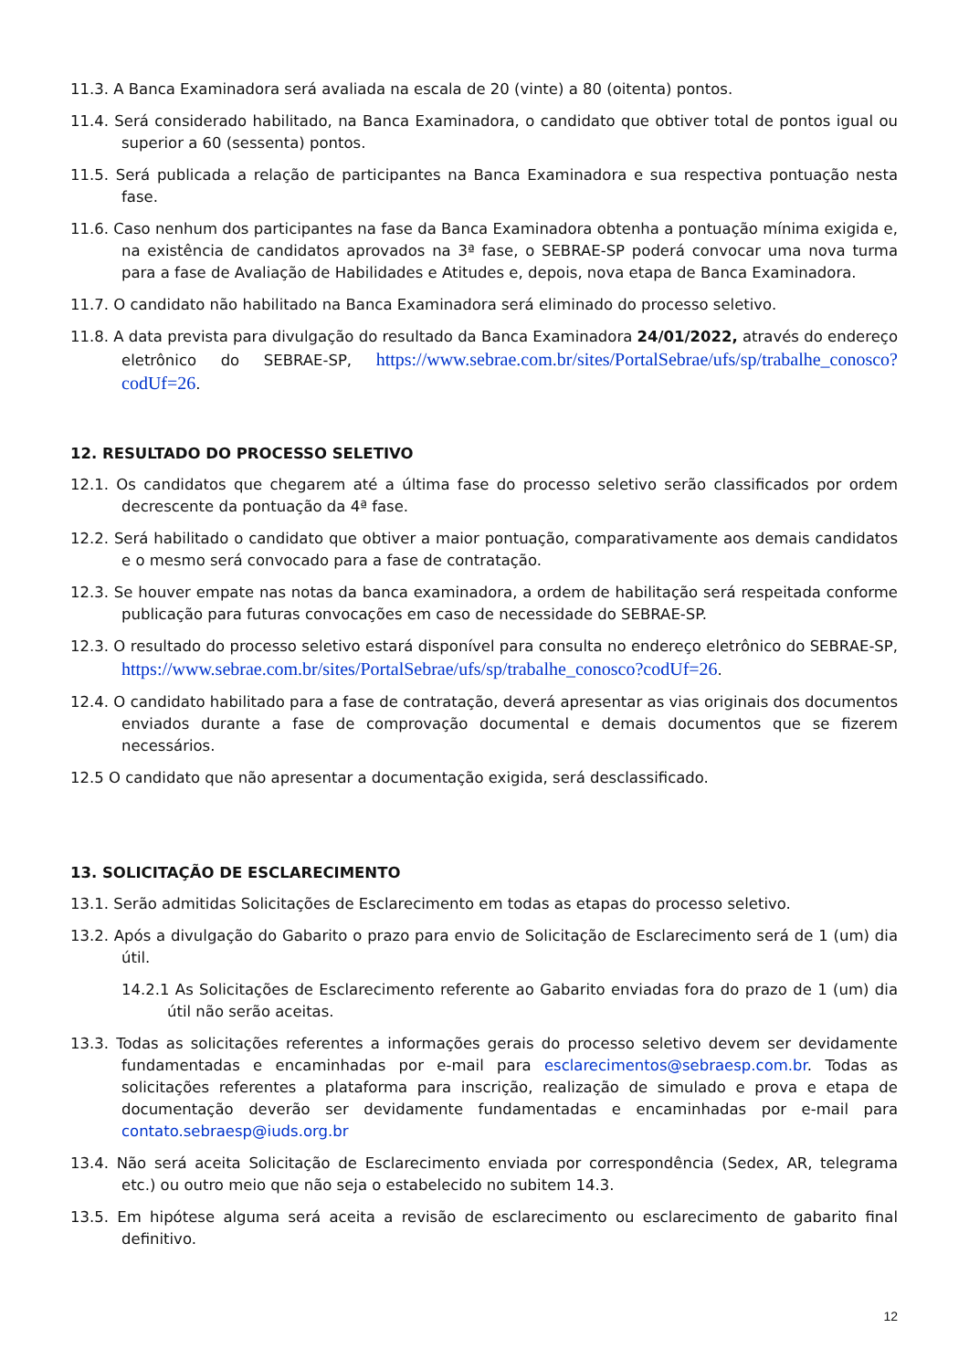11.3. A Banca Examinadora será avaliada na escala de 20 (vinte) a 80 (oitenta) pontos.
11.4. Será considerado habilitado, na Banca Examinadora, o candidato que obtiver total de pontos igual ou superior a 60 (sessenta) pontos.
11.5. Será publicada a relação de participantes na Banca Examinadora e sua respectiva pontuação nesta fase.
11.6. Caso nenhum dos participantes na fase da Banca Examinadora obtenha a pontuação mínima exigida e, na existência de candidatos aprovados na 3ª fase, o SEBRAE-SP poderá convocar uma nova turma para a fase de Avaliação de Habilidades e Atitudes e, depois, nova etapa de Banca Examinadora.
11.7. O candidato não habilitado na Banca Examinadora será eliminado do processo seletivo.
11.8. A data prevista para divulgação do resultado da Banca Examinadora 24/01/2022, através do endereço eletrônico do SEBRAE-SP, https://www.sebrae.com.br/sites/PortalSebrae/ufs/sp/trabalhe_conosco?codUf=26.
12. RESULTADO DO PROCESSO SELETIVO
12.1. Os candidatos que chegarem até a última fase do processo seletivo serão classificados por ordem decrescente da pontuação da 4ª fase.
12.2. Será habilitado o candidato que obtiver a maior pontuação, comparativamente aos demais candidatos e o mesmo será convocado para a fase de contratação.
12.3. Se houver empate nas notas da banca examinadora, a ordem de habilitação será respeitada conforme publicação para futuras convocações em caso de necessidade do SEBRAE-SP.
12.3. O resultado do processo seletivo estará disponível para consulta no endereço eletrônico do SEBRAE-SP, https://www.sebrae.com.br/sites/PortalSebrae/ufs/sp/trabalhe_conosco?codUf=26.
12.4. O candidato habilitado para a fase de contratação, deverá apresentar as vias originais dos documentos enviados durante a fase de comprovação documental e demais documentos que se fizerem necessários.
12.5 O candidato que não apresentar a documentação exigida, será desclassificado.
13. SOLICITAÇÃO DE ESCLARECIMENTO
13.1. Serão admitidas Solicitações de Esclarecimento em todas as etapas do processo seletivo.
13.2. Após a divulgação do Gabarito o prazo para envio de Solicitação de Esclarecimento será de 1 (um) dia útil.
14.2.1 As Solicitações de Esclarecimento referente ao Gabarito enviadas fora do prazo de 1 (um) dia útil não serão aceitas.
13.3. Todas as solicitações referentes a informações gerais do processo seletivo devem ser devidamente fundamentadas e encaminhadas por e-mail para esclarecimentos@sebraesp.com.br. Todas as solicitações referentes a plataforma para inscrição, realização de simulado e prova e etapa de documentação deverão ser devidamente fundamentadas e encaminhadas por e-mail para contato.sebraesp@iuds.org.br
13.4. Não será aceita Solicitação de Esclarecimento enviada por correspondência (Sedex, AR, telegrama etc.) ou outro meio que não seja o estabelecido no subitem 14.3.
13.5. Em hipótese alguma será aceita a revisão de esclarecimento ou esclarecimento de gabarito final definitivo.
12